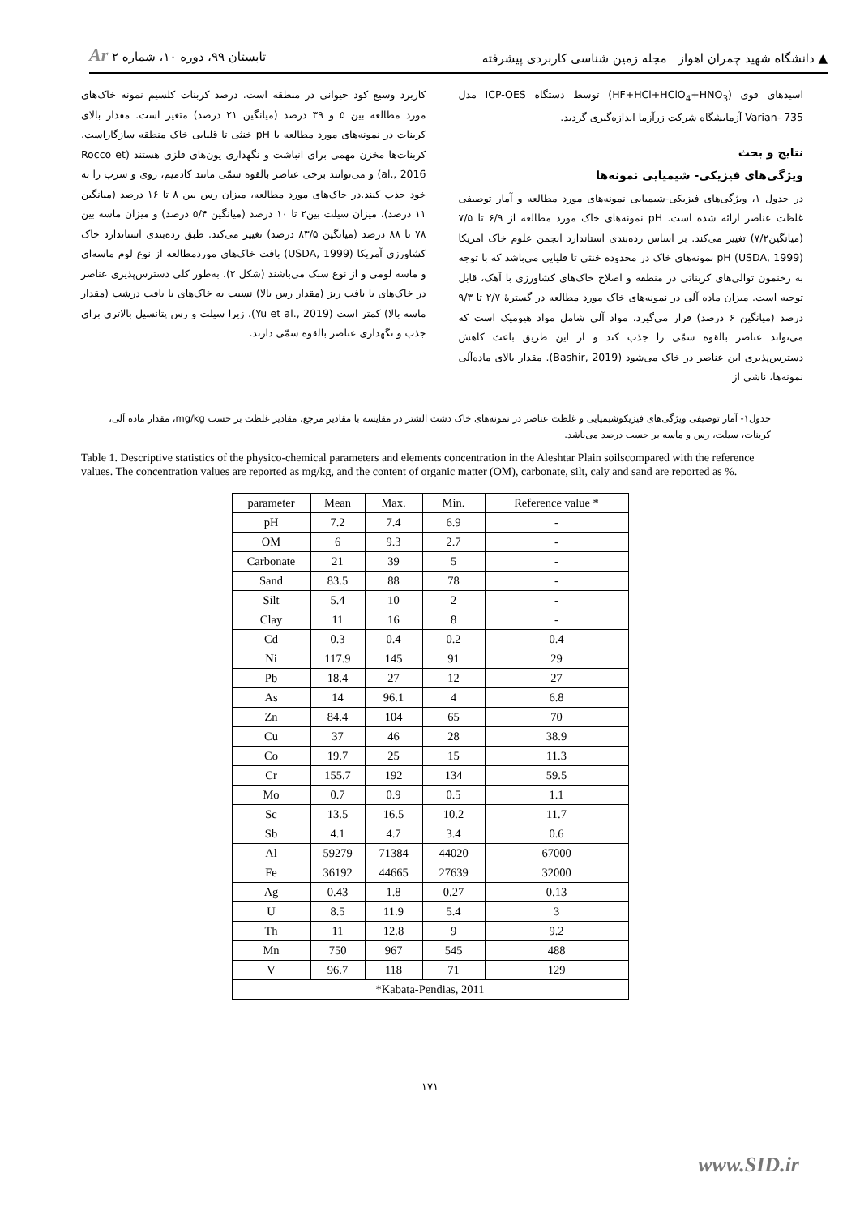▲ دانشگاه شهید چمران اهواز مجله زمین شناسی کاربردی پیشرفته تابستان ۹۹، دوره ۱۰، شماره ۲ Ar
اسیدهای قوی (HF+HCl+HClO<sub>4</sub>+HNO<sub>3</sub>) توسط دستگاه ICP-OES مدل Varian- 735 آزمایشگاه شرکت زرآزما اندازه‌گیری گردید.
نتایج و بحث
ویژگی‌های فیزیکی- شیمیایی نمونه‌ها
در جدول ۱، ویژگی‌های فیزیکی-شیمیایی نمونه‌های مورد مطالعه و آمار توصیفی غلظت عناصر ارائه شده است. pH نمونه‌های خاک مورد مطالعه از ۶/۹ تا ۷/۵ (میانگین۷/۲) تغییر می‌کند. بر اساس رده‌بندی استاندارد انجمن علوم خاک امریکا (USDA, 1999) pH نمونه‌های خاک در محدوده خنثی تا قلیایی می‌باشد که با توجه به رخنمون توالی‌های کربناتی در منطقه و اصلاح خاک‌های کشاورزی با آهک، قابل توجیه است. میزان ماده آلی در نمونه‌های خاک مورد مطالعه در گسترهٔ ۲/۷ تا ۹/۳ درصد (میانگین ۶ درصد) قرار می‌گیرد. مواد آلی شامل مواد هیومیک است که می‌تواند عناصر بالقوه سمّی را جذب کند و از این طریق باعث کاهش دسترس‌پذیری این عناصر در خاک می‌شود (Bashir, 2019). مقدار بالای ماده‌آلی نمونه‌ها، ناشی از
کاربرد وسیع کود حیوانی در منطقه است. درصد کربنات کلسیم نمونه خاک‌های مورد مطالعه بین ۵ و ۳۹ درصد (میانگین ۲۱ درصد) متغیر است. مقدار بالای کربنات در نمونه‌های مورد مطالعه با pH خنثی تا قلیایی خاک منطقه سازگاراست. کربنات‌ها مخزن مهمی برای انباشت و نگهداری یون‌های فلزی هستند (Rocco et al., 2016) و می‌توانند برخی عناصر بالقوه سمّی مانند کادمیم، روی و سرب را به خود جذب کنند.در خاک‌های مورد مطالعه، میزان رس بین ۸ تا ۱۶ درصد (میانگین ۱۱ درصد)، میزان سیلت بین۲ تا ۱۰ درصد (میانگین ۵/۴ درصد) و میزان ماسه بین ۷۸ تا ۸۸ درصد (میانگین ۸۳/۵ درصد) تغییر می‌کند. طبق رده‌بندی استاندارد خاک کشاورزی آمریکا (USDA, 1999) بافت خاک‌های موردمطالعه از نوع لوم ماسه‌ای و ماسه لومی و از نوع سبک می‌باشند (شکل ۲). به‌طور کلی دسترس‌پذیری عناصر در خاک‌های با بافت ریز (مقدار رس بالا) نسبت به خاک‌های با بافت درشت (مقدار ماسه بالا) کمتر است (Yu et al., 2019)، زیرا سیلت و رس پتانسیل بالاتری برای جذب و نگهداری عناصر بالقوه سمّی دارند.
جدول۱- آمار توصیفی ویژگی‌های فیزیکوشیمیایی و غلظت عناصر در نمونه‌های خاک دشت الشتر در مقایسه با مقادیر مرجع. مقادیر غلظت بر حسب mg/kg، مقدار ماده آلی، کربنات، سیلت، رس و ماسه بر حسب درصد می‌باشد.
Table 1. Descriptive statistics of the physico-chemical parameters and elements concentration in the Aleshtar Plain soilscompared with the reference values. The concentration values are reported as mg/kg, and the content of organic matter (OM), carbonate, silt, caly and sand are reported as %.
| parameter | Mean | Max. | Min. | Reference value * |
| --- | --- | --- | --- | --- |
| pH | 7.2 | 7.4 | 6.9 | - |
| OM | 6 | 9.3 | 2.7 | - |
| Carbonate | 21 | 39 | 5 | - |
| Sand | 83.5 | 88 | 78 | - |
| Silt | 5.4 | 10 | 2 | - |
| Clay | 11 | 16 | 8 | - |
| Cd | 0.3 | 0.4 | 0.2 | 0.4 |
| Ni | 117.9 | 145 | 91 | 29 |
| Pb | 18.4 | 27 | 12 | 27 |
| As | 14 | 96.1 | 4 | 6.8 |
| Zn | 84.4 | 104 | 65 | 70 |
| Cu | 37 | 46 | 28 | 38.9 |
| Co | 19.7 | 25 | 15 | 11.3 |
| Cr | 155.7 | 192 | 134 | 59.5 |
| Mo | 0.7 | 0.9 | 0.5 | 1.1 |
| Sc | 13.5 | 16.5 | 10.2 | 11.7 |
| Sb | 4.1 | 4.7 | 3.4 | 0.6 |
| Al | 59279 | 71384 | 44020 | 67000 |
| Fe | 36192 | 44665 | 27639 | 32000 |
| Ag | 0.43 | 1.8 | 0.27 | 0.13 |
| U | 8.5 | 11.9 | 5.4 | 3 |
| Th | 11 | 12.8 | 9 | 9.2 |
| Mn | 750 | 967 | 545 | 488 |
| V | 96.7 | 118 | 71 | 129 |
| *Kabata-Pendias, 2011 | | | | |
۱۷۱
www.SID.ir